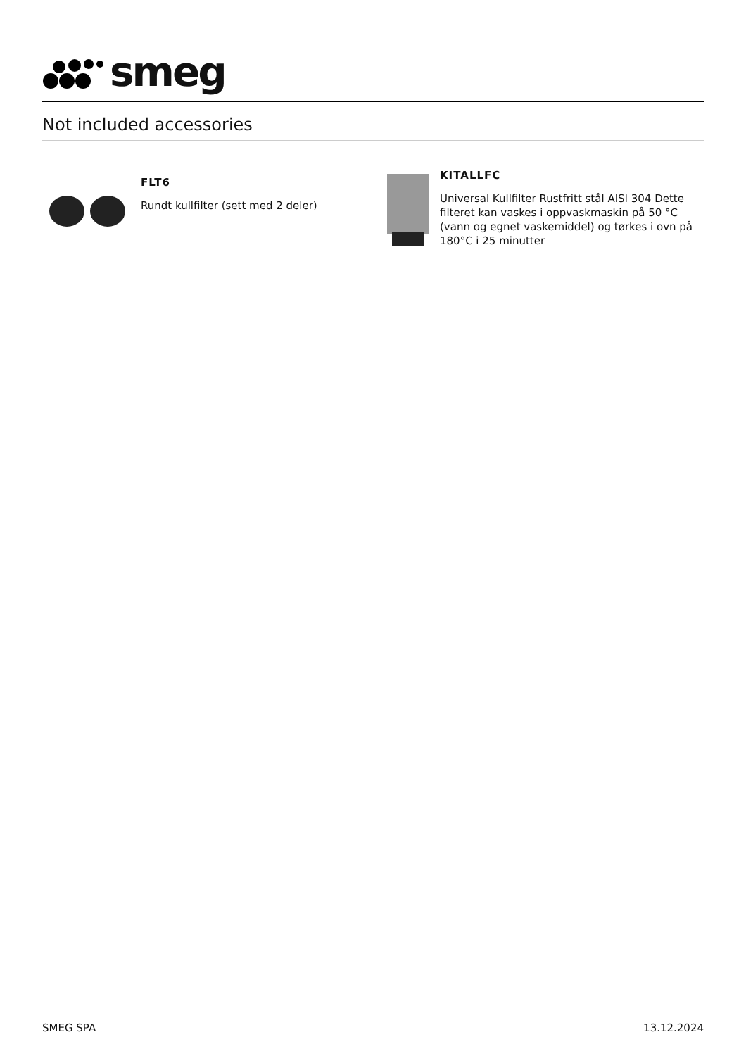smeg
Not included accessories
FLT6
Rundt kullfilter (sett med 2 deler)
KITALLFC
Universal Kullfilter Rustfritt stål AISI 304 Dette filteret kan vaskes i oppvaskmaskin på 50 °C (vann og egnet vaskemiddel) og tørkes i ovn på 180°C i 25 minutter
SMEG SPA 13.12.2024